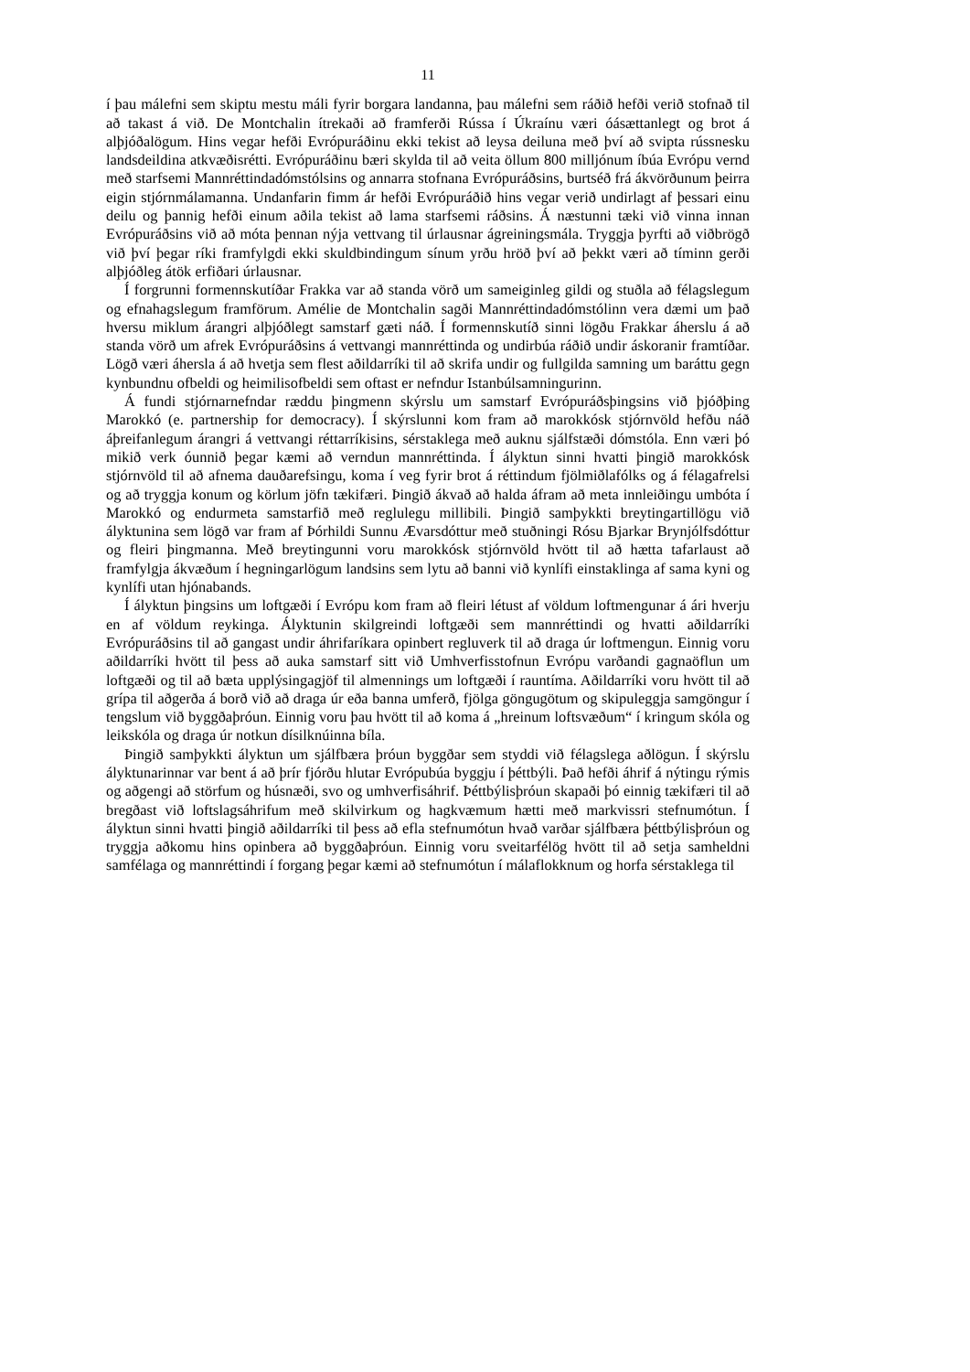11
í þau málefni sem skiptu mestu máli fyrir borgara landanna, þau málefni sem ráðið hefði verið stofnað til að takast á við. De Montchalin ítrekaði að framferði Rússa í Úkraínu væri óásættanlegt og brot á alþjóðalögum. Hins vegar hefði Evrópuráðinu ekki tekist að leysa deiluna með því að svipta rússnesku landsdeildina atkvæðisrétti. Evrópuráðinu bæri skylda til að veita öllum 800 milljónum íbúa Evrópu vernd með starfsemi Mannréttindadómstólsins og annarra stofnana Evrópuráðsins, burtséð frá ákvörðunum þeirra eigin stjórnmálamanna. Undanfarin fimm ár hefði Evrópuráðið hins vegar verið undirlagt af þessari einu deilu og þannig hefði einum aðila tekist að lama starfsemi ráðsins. Á næstunni tæki við vinna innan Evrópuráðsins við að móta þennan nýja vettvang til úrlausnar ágreiningsmála. Tryggja þyrfti að viðbrögð við því þegar ríki framfylgdi ekki skuldbindingum sínum yrðu hröð því að þekkt væri að tíminn gerði alþjóðleg átök erfiðari úrlausnar.
Í forgrunni formennskutíðar Frakka var að standa vörð um sameiginleg gildi og stuðla að félagslegum og efnahagslegum framförum. Amélie de Montchalin sagði Mannréttindadómstólinn vera dæmi um það hversu miklum árangri alþjóðlegt samstarf gæti náð. Í formennskutíð sinni lögðu Frakkar áherslu á að standa vörð um afrek Evrópuráðsins á vettvangi mannréttinda og undirbúa ráðið undir áskoranir framtíðar. Lögð væri áhersla á að hvetja sem flest aðildarríki til að skrifa undir og fullgilda samning um baráttu gegn kynbundnu ofbeldi og heimilisofbeldi sem oftast er nefndur Istanbúlsamningurinn.
Á fundi stjórnarnefndar ræddu þingmenn skýrslu um samstarf Evrópuráðsþingsins við þjóðþing Marokkó (e. partnership for democracy). Í skýrslunni kom fram að marokkósk stjórnvöld hefðu náð áþreifanlegum árangri á vettvangi réttarríkisins, sérstaklega með auknu sjálfstæði dómstóla. Enn væri þó mikið verk óunnið þegar kæmi að verndun mannréttinda. Í ályktun sinni hvatti þingið marokkósk stjórnvöld til að afnema dauðarefsingu, koma í veg fyrir brot á réttindum fjölmiðlafólks og á félagafrelsi og að tryggja konum og körlum jöfn tækifæri. Þingið ákvað að halda áfram að meta innleiðingu umbóta í Marokkó og endurmeta samstarfið með reglulegu millibili. Þingið samþykkti breytingartillögu við ályktunina sem lögð var fram af Þórhildi Sunnu Ævarsdóttur með stuðningi Rósu Bjarkar Brynjólfsdóttur og fleiri þingmanna. Með breytingunni voru marokkósk stjórnvöld hvött til að hætta tafarlaust að framfylgja ákvæðum í hegningarlögum landsins sem lytu að banni við kynlífi einstaklinga af sama kyni og kynlífi utan hjónabands.
Í ályktun þingsins um loftgæði í Evrópu kom fram að fleiri létust af völdum loftmengunar á ári hverju en af völdum reykinga. Ályktunin skilgreindi loftgæði sem mannréttindi og hvatti aðildarríki Evrópuráðsins til að gangast undir áhrifaríkara opinbert regluverk til að draga úr loftmengun. Einnig voru aðildarríki hvött til þess að auka samstarf sitt við Umhverfisstofnun Evrópu varðandi gagnaöflun um loftgæði og til að bæta upplýsingagjöf til almennings um loftgæði í rauntíma. Aðildarríki voru hvött til að grípa til aðgerða á borð við að draga úr eða banna umferð, fjölga göngugötum og skipuleggja samgöngur í tengslum við byggðaþróun. Einnig voru þau hvött til að koma á „hreinum loftsvæðum“ í kringum skóla og leikskóla og draga úr notkun dísilknúinna bíla.
Þingið samþykkti ályktun um sjálfbæra þróun byggðar sem styddi við félagslega aðlögun. Í skýrslu ályktunarinnar var bent á að þrír fjórðu hlutar Evrópubúa byggju í þéttbýli. Það hefði áhrif á nýtingu rýmis og aðgengi að störfum og húsnæði, svo og umhverfisáhrif. Þéttbýlisþróun skapaði þó einnig tækifæri til að bregðast við loftslagsáhrifum með skilvirkum og hagkvæmum hætti með markvissri stefnumótun. Í ályktun sinni hvatti þingið aðildarríki til þess að efla stefnumótun hvað varðar sjálfbæra þéttbýlisþróun og tryggja aðkomu hins opinbera að byggðaþróun. Einnig voru sveitarfélög hvött til að setja samheldni samfélaga og mannréttindi í forgang þegar kæmi að stefnumótun í málaflokknum og horfa sérstaklega til